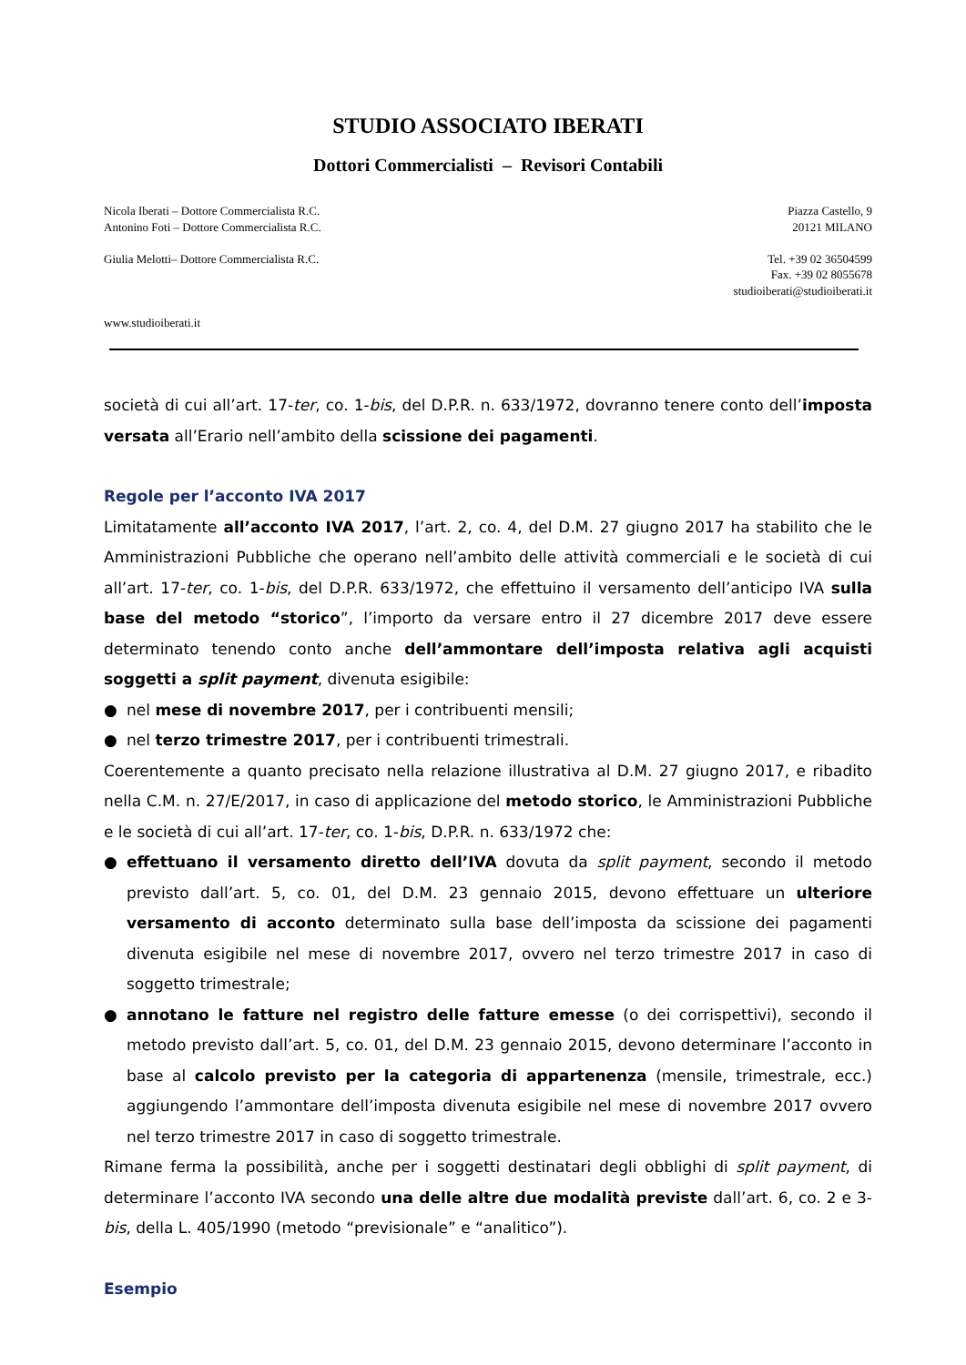STUDIO ASSOCIATO IBERATI
Dottori Commercialisti – Revisori Contabili
Nicola Iberati – Dottore Commercialista R.C.
Antonino Foti – Dottore Commercialista R.C.
Giulia Melotti– Dottore Commercialista R.C.
www.studioiberati.it
Piazza Castello, 9
20121 MILANO
Tel. +39 02 36504599
Fax. +39 02 8055678
studioiberati@studioiberati.it
società di cui all’art. 17-ter, co. 1-bis, del D.P.R. n. 633/1972, dovranno tenere conto dell’imposta versata all’Erario nell’ambito della scissione dei pagamenti.
Regole per l’acconto IVA 2017
Limitatamente all’acconto IVA 2017, l’art. 2, co. 4, del D.M. 27 giugno 2017 ha stabilito che le Amministrazioni Pubbliche che operano nell’ambito delle attività commerciali e le società di cui all’art. 17-ter, co. 1-bis, del D.P.R. 633/1972, che effettuino il versamento dell’anticipo IVA sulla base del metodo “storico”, l’importo da versare entro il 27 dicembre 2017 deve essere determinato tenendo conto anche dell’ammontare dell’imposta relativa agli acquisti soggetti a split payment, divenuta esigibile:
● nel mese di novembre 2017, per i contribuenti mensili;
● nel terzo trimestre 2017, per i contribuenti trimestrali.
Coerentemente a quanto precisato nella relazione illustrativa al D.M. 27 giugno 2017, e ribadito nella C.M. n. 27/E/2017, in caso di applicazione del metodo storico, le Amministrazioni Pubbliche e le società di cui all’art. 17-ter, co. 1-bis, D.P.R. n. 633/1972 che:
● effettuano il versamento diretto dell’IVA dovuta da split payment, secondo il metodo previsto dall’art. 5, co. 01, del D.M. 23 gennaio 2015, devono effettuare un ulteriore versamento di acconto determinato sulla base dell’imposta da scissione dei pagamenti divenuta esigibile nel mese di novembre 2017, ovvero nel terzo trimestre 2017 in caso di soggetto trimestrale;
● annotano le fatture nel registro delle fatture emesse (o dei corrispettivi), secondo il metodo previsto dall’art. 5, co. 01, del D.M. 23 gennaio 2015, devono determinare l’acconto in base al calcolo previsto per la categoria di appartenenza (mensile, trimestrale, ecc.) aggiungendo l’ammontare dell’imposta divenuta esigibile nel mese di novembre 2017 ovvero nel terzo trimestre 2017 in caso di soggetto trimestrale.
Rimane ferma la possibilità, anche per i soggetti destinatari degli obblighi di split payment, di determinare l’acconto IVA secondo una delle altre due modalità previste dall’art. 6, co. 2 e 3-bis, della L. 405/1990 (metodo “previsionale” e “analitico”).
Esempio